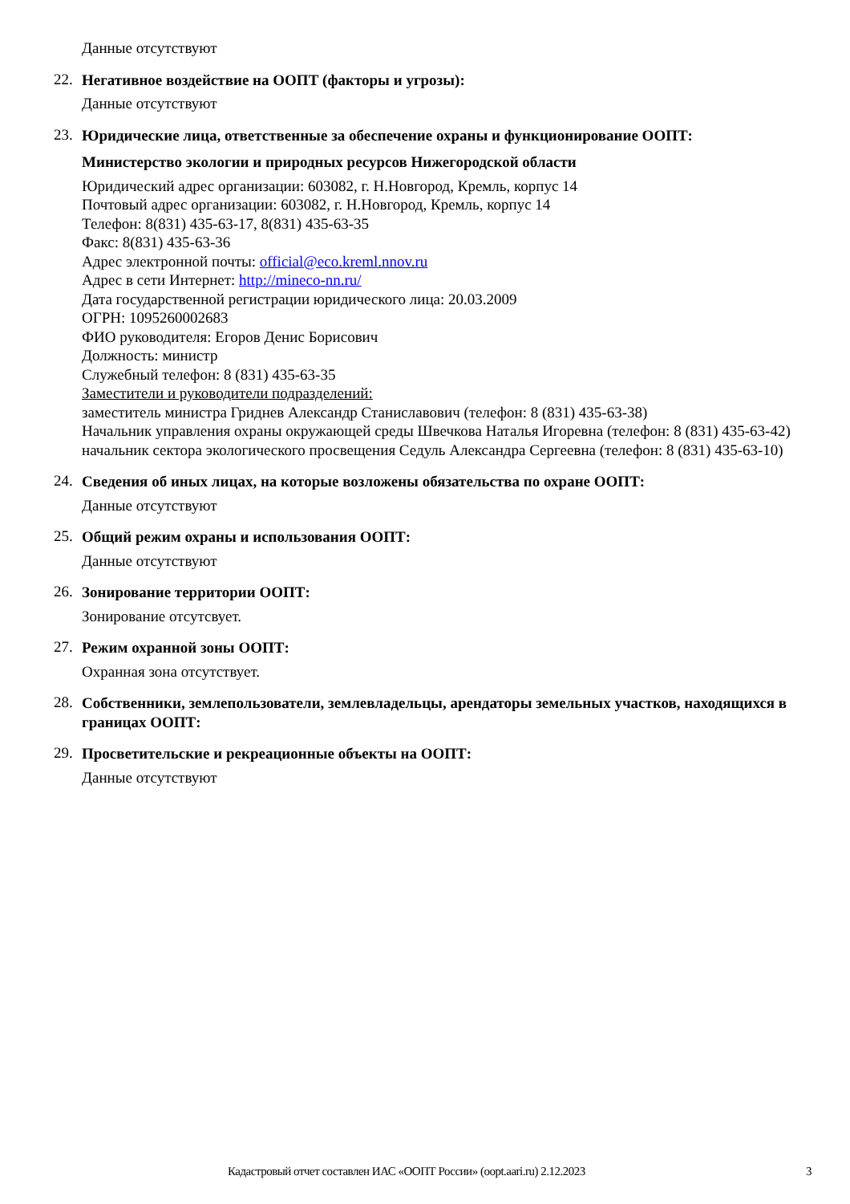Данные отсутствуют
22.
Негативное воздействие на ООПТ (факторы и угрозы):
Данные отсутствуют
23.
Юридические лица, ответственные за обеспечение охраны и функционирование ООПТ:
Министерство экологии и природных ресурсов Нижегородской области
Юридический адрес организации: 603082, г. Н.Новгород, Кремль, корпус 14
Почтовый адрес организации: 603082, г. Н.Новгород, Кремль, корпус 14
Телефон: 8(831) 435-63-17, 8(831) 435-63-35
Факс: 8(831) 435-63-36
Адрес электронной почты: official@eco.kreml.nnov.ru
Адрес в сети Интернет: http://mineco-nn.ru/
Дата государственной регистрации юридического лица: 20.03.2009
ОГРН: 1095260002683
ФИО руководителя: Егоров Денис Борисович
Должность: министр
Служебный телефон: 8 (831) 435-63-35
Заместители и руководители подразделений:
заместитель министра Гриднев Александр Станиславович (телефон: 8 (831) 435-63-38)
Начальник управления охраны окружающей среды Швечкова Наталья Игоревна (телефон: 8 (831) 435-63-42)
начальник сектора экологического просвещения Седуль Александра Сергеевна (телефон: 8 (831) 435-63-10)
24.
Сведения об иных лицах, на которые возложены обязательства по охране ООПТ:
Данные отсутствуют
25.
Общий режим охраны и использования ООПТ:
Данные отсутствуют
26.
Зонирование территории ООПТ:
Зонирование отсутсвует.
27.
Режим охранной зоны ООПТ:
Охранная зона отсутствует.
28.
Собственники, землепользователи, землевладельцы, арендаторы земельных участков, находящихся в границах ООПТ:
29.
Просветительские и рекреационные объекты на ООПТ:
Данные отсутствуют
Кадастровый отчет составлен ИАС «ООПТ России» (oopt.aari.ru) 2.12.2023 3